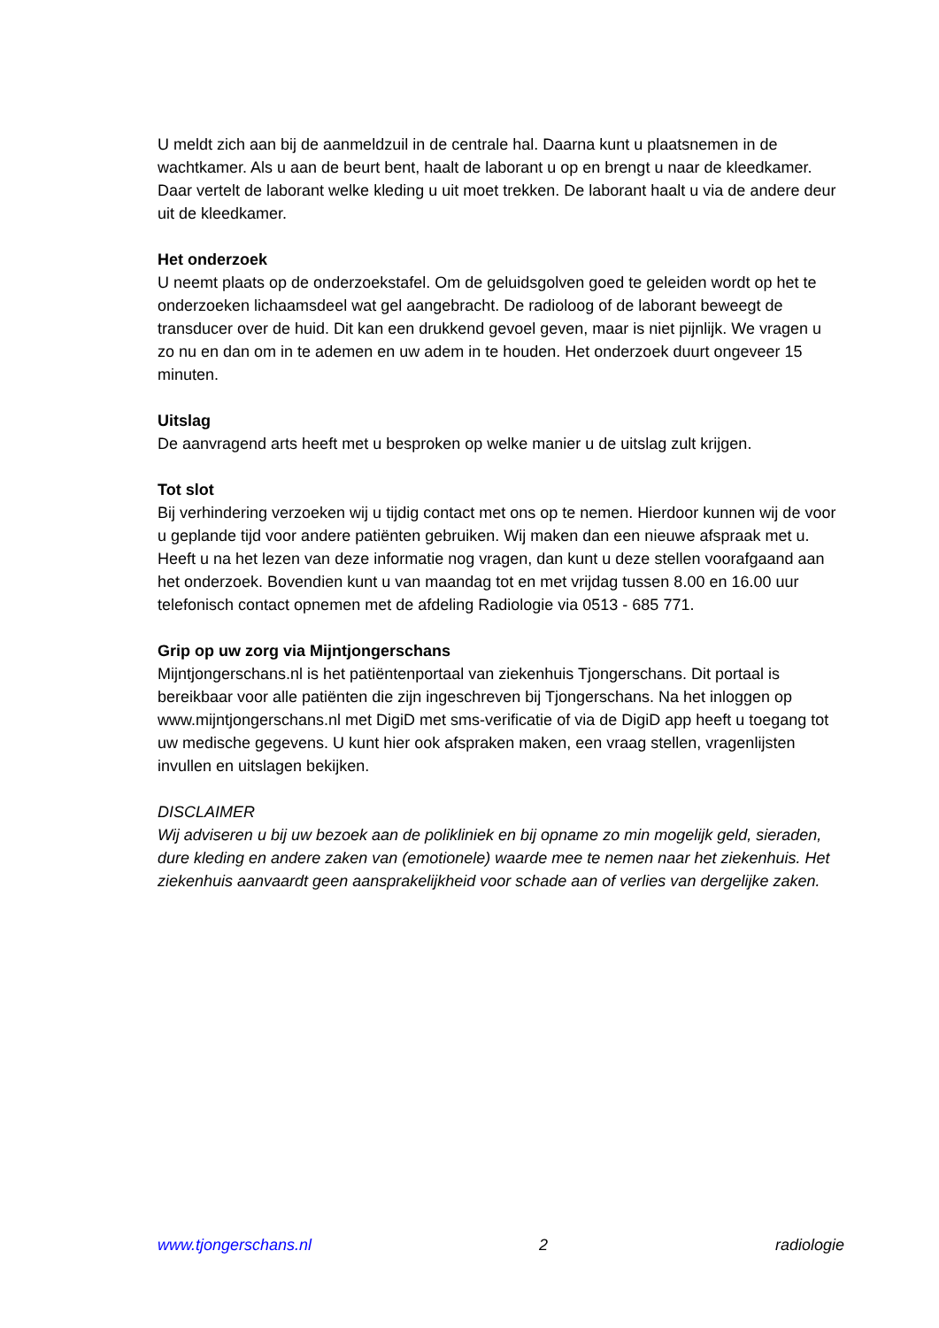U meldt zich aan bij de aanmeldzuil in de centrale hal. Daarna kunt u plaatsnemen in de wachtkamer. Als u aan de beurt bent, haalt de laborant u op en brengt u naar de kleedkamer. Daar vertelt de laborant welke kleding u uit moet trekken. De laborant haalt u via de andere deur uit de kleedkamer.
Het onderzoek
U neemt plaats op de onderzoekstafel. Om de geluidsgolven goed te geleiden wordt op het te onderzoeken lichaamsdeel wat gel aangebracht. De radioloog of de laborant beweegt de transducer over de huid. Dit kan een drukkend gevoel geven, maar is niet pijnlijk. We vragen u zo nu en dan om in te ademen en uw adem in te houden. Het onderzoek duurt ongeveer 15 minuten.
Uitslag
De aanvragend arts heeft met u besproken op welke manier u de uitslag zult krijgen.
Tot slot
Bij verhindering verzoeken wij u tijdig contact met ons op te nemen. Hierdoor kunnen wij de voor u geplande tijd voor andere patiënten gebruiken. Wij maken dan een nieuwe afspraak met u. Heeft u na het lezen van deze informatie nog vragen, dan kunt u deze stellen voorafgaand aan het onderzoek. Bovendien kunt u van maandag tot en met vrijdag tussen 8.00 en 16.00 uur telefonisch contact opnemen met de afdeling Radiologie via 0513 - 685 771.
Grip op uw zorg via Mijntjongerschans
Mijntjongerschans.nl is het patiëntenportaal van ziekenhuis Tjongerschans. Dit portaal is bereikbaar voor alle patiënten die zijn ingeschreven bij Tjongerschans. Na het inloggen op www.mijntjongerschans.nl met DigiD met sms-verificatie of via de DigiD app heeft u toegang tot uw medische gegevens. U kunt hier ook afspraken maken, een vraag stellen, vragenlijsten invullen en uitslagen bekijken.
DISCLAIMER
Wij adviseren u bij uw bezoek aan de polikliniek en bij opname zo min mogelijk geld, sieraden, dure kleding en andere zaken van (emotionele) waarde mee te nemen naar het ziekenhuis. Het ziekenhuis aanvaardt geen aansprakelijkheid voor schade aan of verlies van dergelijke zaken.
www.tjongerschans.nl 2 radiologie